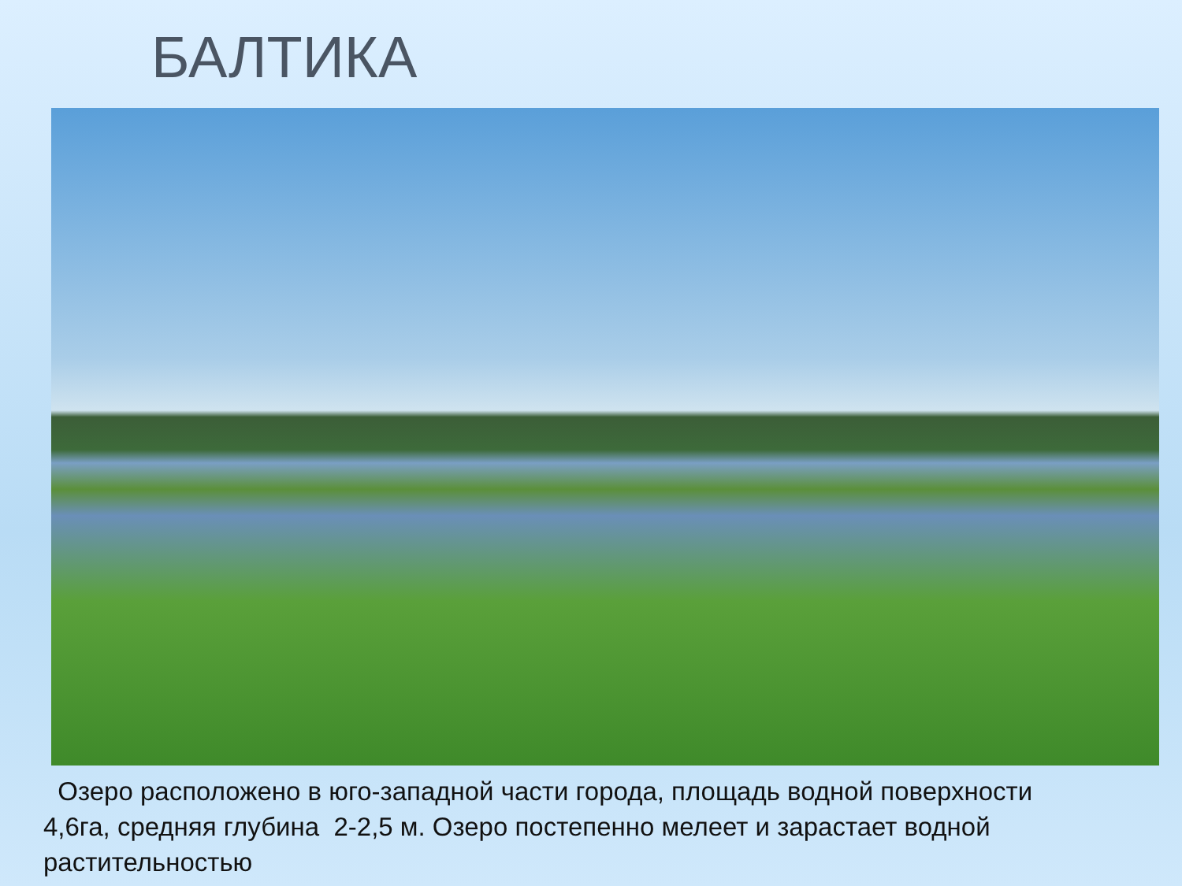БАЛТИКА
Озеро расположено в юго-западной части города, площадь водной поверхности 4,6га, средняя глубина 2-2,5 м. Озеро постепенно мелеет и зарастает водной растительностью